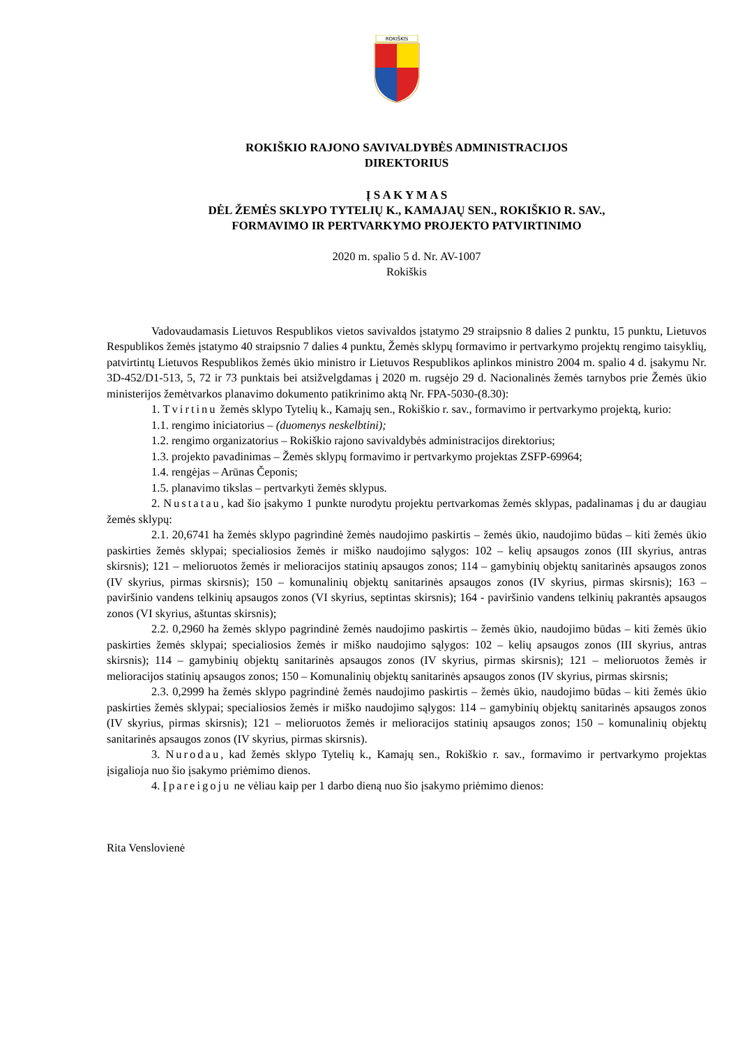ROKIŠKIS
ROKIŠKIO RAJONO SAVIVALDYBĖS ADMINISTRACIJOS
DIREKTORIUS
Į S A K Y M A S
DĖL ŽEMĖS SKLYPO TYTELIŲ K., KAMAJAŲ SEN., ROKIŠKIO R. SAV.,
FORMAVIMO IR PERTVARKYMO PROJEKTO PATVIRTINIMO
2020 m. spalio 5 d. Nr. AV-1007
Rokiškis
Vadovaudamasis Lietuvos Respublikos vietos savivaldos įstatymo 29 straipsnio 8 dalies 2 punktu, 15 punktu, Lietuvos Respublikos žemės įstatymo 40 straipsnio 7 dalies 4 punktu, Žemės sklypų formavimo ir pertvarkymo projektų rengimo taisyklių, patvirtintų Lietuvos Respublikos žemės ūkio ministro ir Lietuvos Respublikos aplinkos ministro 2004 m. spalio 4 d. įsakymu Nr. 3D-452/D1-513, 5, 72 ir 73 punktais bei atsižvelgdamas į 2020 m. rugsėjo 29 d. Nacionalinės žemės tarnybos prie Žemės ūkio ministerijos žemėtvarkos planavimo dokumento patikrinimo aktą Nr. FPA-5030-(8.30):
1. Tvirtinu žemės sklypo Tytelių k., Kamajų sen., Rokiškio r. sav., formavimo ir pertvarkymo projektą, kurio:
1.1. rengimo iniciatorius – (duomenys neskelbtini);
1.2. rengimo organizatorius – Rokiškio rajono savivaldybės administracijos direktorius;
1.3. projekto pavadinimas – Žemės sklypų formavimo ir pertvarkymo projektas ZSFP-69964;
1.4. rengėjas – Arūnas Čeponis;
1.5. planavimo tikslas – pertvarkyti žemės sklypus.
2. Nustatau, kad šio įsakymo 1 punkte nurodytu projektu pertvarkomas žemės sklypas, padalinamas į du ar daugiau žemės sklypų:
2.1. 20,6741 ha žemės sklypo pagrindinė žemės naudojimo paskirtis – žemės ūkio, naudojimo būdas – kiti žemės ūkio paskirties žemės sklypai; specialiosios žemės ir miško naudojimo sąlygos: 102 – kelių apsaugos zonos (III skyrius, antras skirsnis); 121 – melioruotos žemės ir melioracijos statinių apsaugos zonos; 114 – gamybinių objektų sanitarinės apsaugos zonos (IV skyrius, pirmas skirsnis); 150 – komunalinių objektų sanitarinės apsaugos zonos (IV skyrius, pirmas skirsnis); 163 – paviršinio vandens telkinių apsaugos zonos (VI skyrius, septintas skirsnis); 164 - paviršinio vandens telkinių pakrantės apsaugos zonos (VI skyrius, aštuntas skirsnis);
2.2. 0,2960 ha žemės sklypo pagrindinė žemės naudojimo paskirtis – žemės ūkio, naudojimo būdas – kiti žemės ūkio paskirties žemės sklypai; specialiosios žemės ir miško naudojimo sąlygos: 102 – kelių apsaugos zonos (III skyrius, antras skirsnis); 114 – gamybinių objektų sanitarinės apsaugos zonos (IV skyrius, pirmas skirsnis); 121 – melioruotos žemės ir melioracijos statinių apsaugos zonos; 150 – Komunalinių objektų sanitarinės apsaugos zonos (IV skyrius, pirmas skirsnis;
2.3. 0,2999 ha žemės sklypo pagrindinė žemės naudojimo paskirtis – žemės ūkio, naudojimo būdas – kiti žemės ūkio paskirties žemės sklypai; specialiosios žemės ir miško naudojimo sąlygos: 114 – gamybinių objektų sanitarinės apsaugos zonos (IV skyrius, pirmas skirsnis); 121 – melioruotos žemės ir melioracijos statinių apsaugos zonos; 150 – komunalinių objektų sanitarinės apsaugos zonos (IV skyrius, pirmas skirsnis).
3. Nurodau, kad žemės sklypo Tytelių k., Kamajų sen., Rokiškio r. sav., formavimo ir pertvarkymo projektas įsigalioja nuo šio įsakymo priėmimo dienos.
4. Įpareigoju ne vėliau kaip per 1 darbo dieną nuo šio įsakymo priėmimo dienos:
Rita Venslovienė